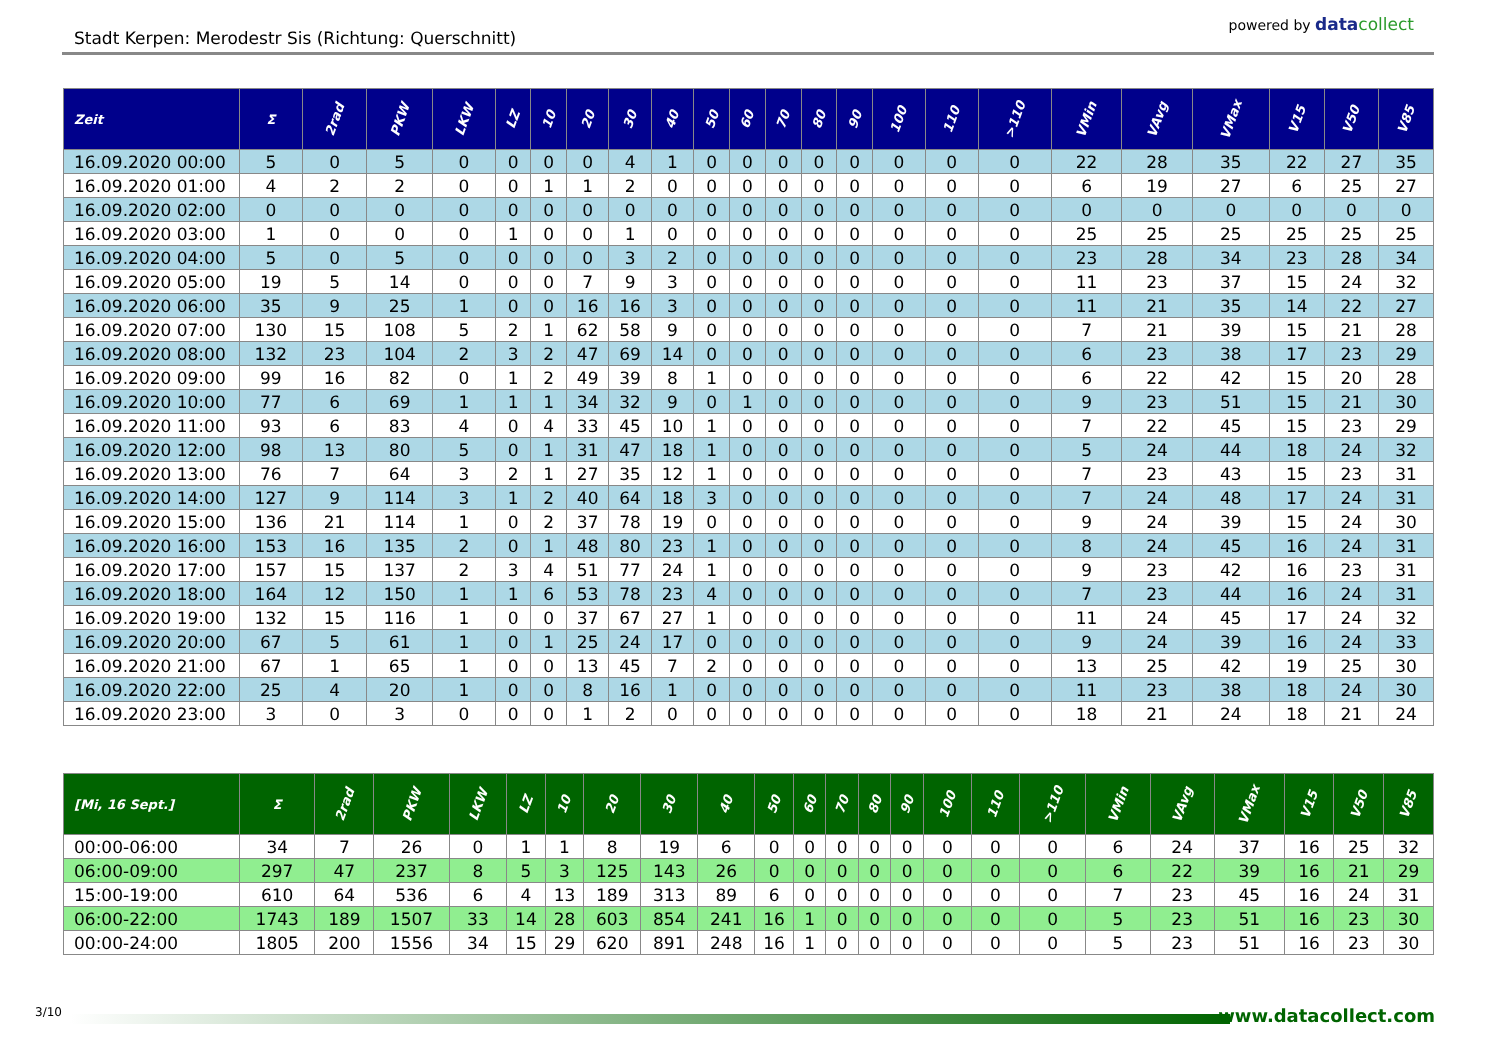Stadt Kerpen: Merodestr Sis (Richtung: Querschnitt)
powered by datacollect
| Zeit | Σ | 2rad | PKW | LKW | LZ | 10 | 20 | 30 | 40 | 50 | 60 | 70 | 80 | 90 | 100 | 110 | >110 | VMin | VAvg | VMax | V15 | V50 | V85 |
| --- | --- | --- | --- | --- | --- | --- | --- | --- | --- | --- | --- | --- | --- | --- | --- | --- | --- | --- | --- | --- | --- | --- | --- |
| 16.09.2020 00:00 | 5 | 0 | 5 | 0 | 0 | 0 | 0 | 4 | 1 | 0 | 0 | 0 | 0 | 0 | 0 | 0 | 0 | 22 | 28 | 35 | 22 | 27 | 35 |
| 16.09.2020 01:00 | 4 | 2 | 2 | 0 | 0 | 1 | 1 | 2 | 0 | 0 | 0 | 0 | 0 | 0 | 0 | 0 | 0 | 6 | 19 | 27 | 6 | 25 | 27 |
| 16.09.2020 02:00 | 0 | 0 | 0 | 0 | 0 | 0 | 0 | 0 | 0 | 0 | 0 | 0 | 0 | 0 | 0 | 0 | 0 | 0 | 0 | 0 | 0 | 0 | 0 |
| 16.09.2020 03:00 | 1 | 0 | 0 | 0 | 1 | 0 | 0 | 1 | 0 | 0 | 0 | 0 | 0 | 0 | 0 | 0 | 0 | 25 | 25 | 25 | 25 | 25 | 25 |
| 16.09.2020 04:00 | 5 | 0 | 5 | 0 | 0 | 0 | 0 | 3 | 2 | 0 | 0 | 0 | 0 | 0 | 0 | 0 | 0 | 23 | 28 | 34 | 23 | 28 | 34 |
| 16.09.2020 05:00 | 19 | 5 | 14 | 0 | 0 | 0 | 7 | 9 | 3 | 0 | 0 | 0 | 0 | 0 | 0 | 0 | 0 | 11 | 23 | 37 | 15 | 24 | 32 |
| 16.09.2020 06:00 | 35 | 9 | 25 | 1 | 0 | 0 | 16 | 16 | 3 | 0 | 0 | 0 | 0 | 0 | 0 | 0 | 0 | 11 | 21 | 35 | 14 | 22 | 27 |
| 16.09.2020 07:00 | 130 | 15 | 108 | 5 | 2 | 1 | 62 | 58 | 9 | 0 | 0 | 0 | 0 | 0 | 0 | 0 | 0 | 7 | 21 | 39 | 15 | 21 | 28 |
| 16.09.2020 08:00 | 132 | 23 | 104 | 2 | 3 | 2 | 47 | 69 | 14 | 0 | 0 | 0 | 0 | 0 | 0 | 0 | 0 | 6 | 23 | 38 | 17 | 23 | 29 |
| 16.09.2020 09:00 | 99 | 16 | 82 | 0 | 1 | 2 | 49 | 39 | 8 | 1 | 0 | 0 | 0 | 0 | 0 | 0 | 0 | 6 | 22 | 42 | 15 | 20 | 28 |
| 16.09.2020 10:00 | 77 | 6 | 69 | 1 | 1 | 1 | 34 | 32 | 9 | 0 | 1 | 0 | 0 | 0 | 0 | 0 | 0 | 9 | 23 | 51 | 15 | 21 | 30 |
| 16.09.2020 11:00 | 93 | 6 | 83 | 4 | 0 | 4 | 33 | 45 | 10 | 1 | 0 | 0 | 0 | 0 | 0 | 0 | 0 | 7 | 22 | 45 | 15 | 23 | 29 |
| 16.09.2020 12:00 | 98 | 13 | 80 | 5 | 0 | 1 | 31 | 47 | 18 | 1 | 0 | 0 | 0 | 0 | 0 | 0 | 0 | 5 | 24 | 44 | 18 | 24 | 32 |
| 16.09.2020 13:00 | 76 | 7 | 64 | 3 | 2 | 1 | 27 | 35 | 12 | 1 | 0 | 0 | 0 | 0 | 0 | 0 | 0 | 7 | 23 | 43 | 15 | 23 | 31 |
| 16.09.2020 14:00 | 127 | 9 | 114 | 3 | 1 | 2 | 40 | 64 | 18 | 3 | 0 | 0 | 0 | 0 | 0 | 0 | 0 | 7 | 24 | 48 | 17 | 24 | 31 |
| 16.09.2020 15:00 | 136 | 21 | 114 | 1 | 0 | 2 | 37 | 78 | 19 | 0 | 0 | 0 | 0 | 0 | 0 | 0 | 0 | 9 | 24 | 39 | 15 | 24 | 30 |
| 16.09.2020 16:00 | 153 | 16 | 135 | 2 | 0 | 1 | 48 | 80 | 23 | 1 | 0 | 0 | 0 | 0 | 0 | 0 | 0 | 8 | 24 | 45 | 16 | 24 | 31 |
| 16.09.2020 17:00 | 157 | 15 | 137 | 2 | 3 | 4 | 51 | 77 | 24 | 1 | 0 | 0 | 0 | 0 | 0 | 0 | 0 | 9 | 23 | 42 | 16 | 23 | 31 |
| 16.09.2020 18:00 | 164 | 12 | 150 | 1 | 1 | 6 | 53 | 78 | 23 | 4 | 0 | 0 | 0 | 0 | 0 | 0 | 0 | 7 | 23 | 44 | 16 | 24 | 31 |
| 16.09.2020 19:00 | 132 | 15 | 116 | 1 | 0 | 0 | 37 | 67 | 27 | 1 | 0 | 0 | 0 | 0 | 0 | 0 | 0 | 11 | 24 | 45 | 17 | 24 | 32 |
| 16.09.2020 20:00 | 67 | 5 | 61 | 1 | 0 | 1 | 25 | 24 | 17 | 0 | 0 | 0 | 0 | 0 | 0 | 0 | 0 | 9 | 24 | 39 | 16 | 24 | 33 |
| 16.09.2020 21:00 | 67 | 1 | 65 | 1 | 0 | 0 | 13 | 45 | 7 | 2 | 0 | 0 | 0 | 0 | 0 | 0 | 0 | 13 | 25 | 42 | 19 | 25 | 30 |
| 16.09.2020 22:00 | 25 | 4 | 20 | 1 | 0 | 0 | 8 | 16 | 1 | 0 | 0 | 0 | 0 | 0 | 0 | 0 | 0 | 11 | 23 | 38 | 18 | 24 | 30 |
| 16.09.2020 23:00 | 3 | 0 | 3 | 0 | 0 | 0 | 1 | 2 | 0 | 0 | 0 | 0 | 0 | 0 | 0 | 0 | 0 | 18 | 21 | 24 | 18 | 21 | 24 |
| [Mi, 16 Sept.] | Σ | 2rad | PKW | LKW | LZ | 10 | 20 | 30 | 40 | 50 | 60 | 70 | 80 | 90 | 100 | 110 | >110 | VMin | VAvg | VMax | V15 | V50 | V85 |
| --- | --- | --- | --- | --- | --- | --- | --- | --- | --- | --- | --- | --- | --- | --- | --- | --- | --- | --- | --- | --- | --- | --- | --- |
| 00:00-06:00 | 34 | 7 | 26 | 0 | 1 | 1 | 8 | 19 | 6 | 0 | 0 | 0 | 0 | 0 | 0 | 0 | 0 | 6 | 24 | 37 | 16 | 25 | 32 |
| 06:00-09:00 | 297 | 47 | 237 | 8 | 5 | 3 | 125 | 143 | 26 | 0 | 0 | 0 | 0 | 0 | 0 | 0 | 0 | 6 | 22 | 39 | 16 | 21 | 29 |
| 15:00-19:00 | 610 | 64 | 536 | 6 | 4 | 13 | 189 | 313 | 89 | 6 | 0 | 0 | 0 | 0 | 0 | 0 | 0 | 7 | 23 | 45 | 16 | 24 | 31 |
| 06:00-22:00 | 1743 | 189 | 1507 | 33 | 14 | 28 | 603 | 854 | 241 | 16 | 1 | 0 | 0 | 0 | 0 | 0 | 0 | 5 | 23 | 51 | 16 | 23 | 30 |
| 00:00-24:00 | 1805 | 200 | 1556 | 34 | 15 | 29 | 620 | 891 | 248 | 16 | 1 | 0 | 0 | 0 | 0 | 0 | 0 | 5 | 23 | 51 | 16 | 23 | 30 |
3/10
www.datacollect.com